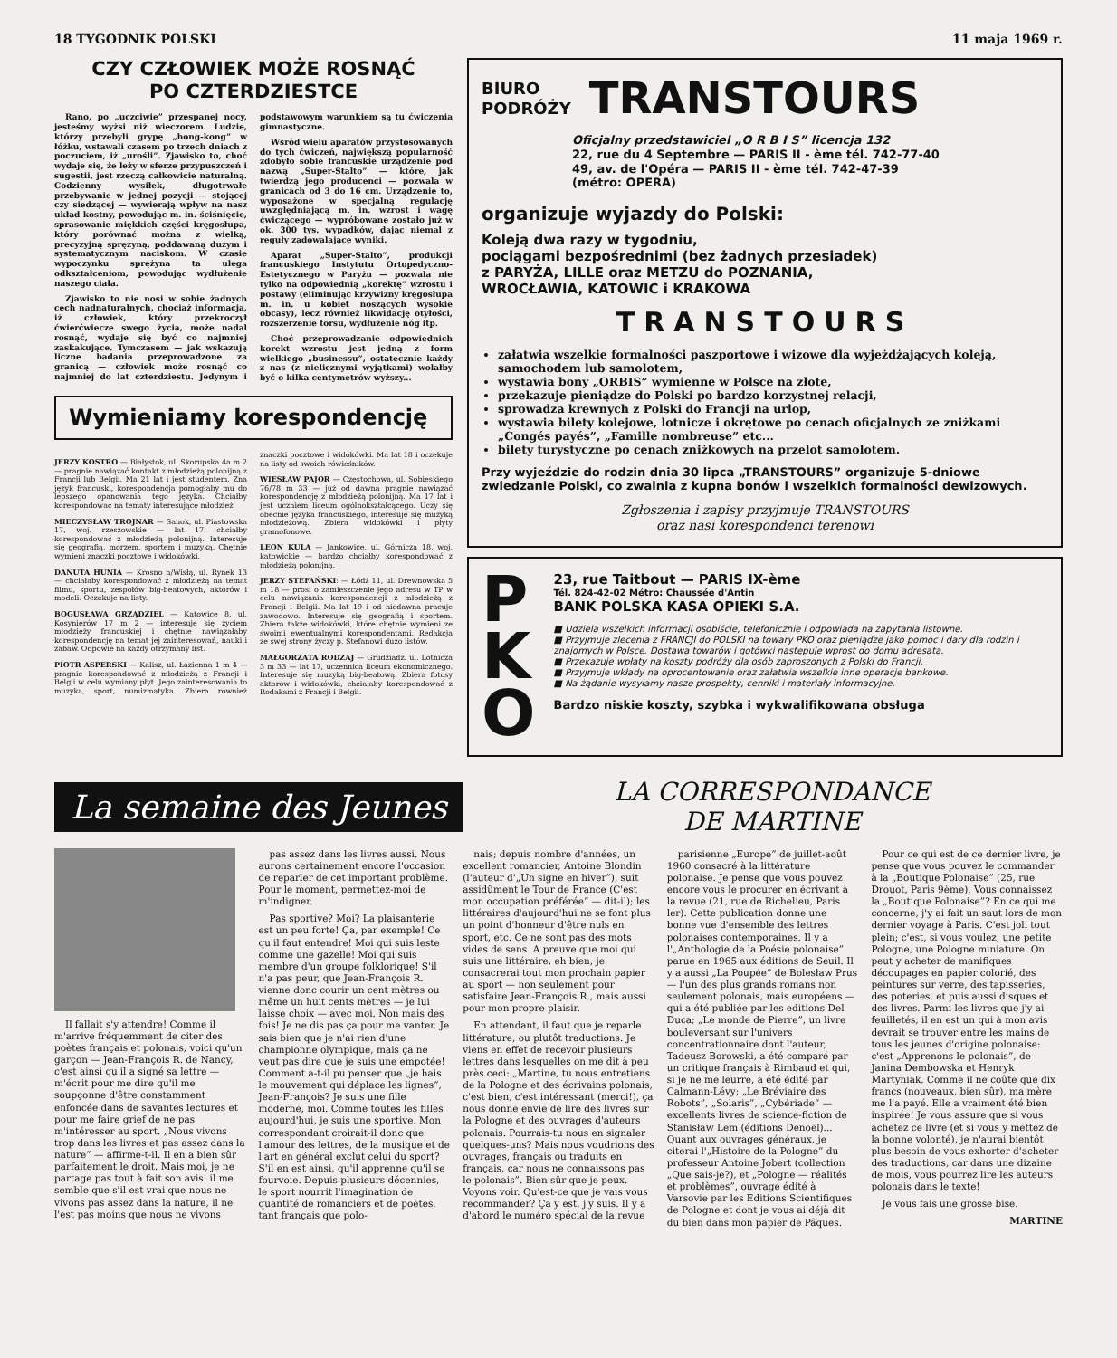18 TYGODNIK POLSKI 11 maja 1969 r.
CZY CZŁOWIEK MOŻE ROSNĄĆ
PO CZTERDZIESTCE
Rano, po „uczciwie” przespanej nocy, jesteśmy wyżsi niż wieczorem. Ludzie, którzy przebyli grypę „hong-kong” w łóżku, wstawali czasem po trzech dniach z poczuciem, iż „urośli”. Zjawisko to, choć wydaje się, że leży w sferze przypuszczeń i sugestii, jest rzeczą całkowicie naturalną. Codzienny wysiłek, długotrwałe przebywanie w jednej pozycji — stojącej czy siedzącej — wywierają wpływ na nasz układ kostny, powodując m. in. ściśnięcie, sprasowanie miękkich części kręgosłupa, który porównać można z wielką, precyzyjną sprężyną, poddawaną dużym i systematycznym naciskom. W czasie wypoczynku sprężyna ta ulega odkształceniom, powodując wydłużenie naszego ciała.
Zjawisko to nie nosi w sobie żadnych cech nadnaturalnych, chociaż informacja, iż człowiek, który przekroczył ćwierćwiecze swego życia, może nadal rosnąć, wydaje się być co najmniej zaskakujące. Tymczasem — jak wskazują liczne badania przeprowadzone za granicą — człowiek może rosnąć co najmniej do lat czterdziestu. Jedynym i podstawowym warunkiem są tu ćwiczenia gimnastyczne.
Wśród wielu aparatów przystosowanych do tych ćwiczeń, największą popularność zdobyło sobie francuskie urządzenie pod nazwą „Super-Stalto” — które, jak twierdzą jego producenci — pozwala w granicach od 3 do 16 cm. Urządzenie to, wyposażone w specjalną regulację uwzględniającą m. in. wzrost i wagę ćwiczącego — wypróbowane zostało już w ok. 300 tys. wypadków, dając niemal z reguły zadowalające wyniki.
Aparat „Super-Stalto”, produkcji francuskiego Instytutu Ortopedyczno-Estetycznego w Paryżu — pozwala nie tylko na odpowiednią „korektę” wzrostu i postawy (eliminując krzywizny kręgosłupa m. in. u kobiet noszących wysokie obcasy), lecz również likwidację otyłości, rozszerzenie torsu, wydłużenie nóg itp.
Choć przeprowadzanie odpowiednich korekt wzrostu jest jedną z form wielkiego „businessu”, ostatecznie każdy z nas (z nielicznymi wyjątkami) wolałby być o kilka centymetrów wyższy...
Wymieniamy korespondencję
JERZY KOSTRO — Białystok, ul. Skorupska 4a m 2 — pragnie nawiązać kontakt z młodzieżą polonijną z Francji lub Belgii. Ma 21 lat i jest studentem. Zna język francuski, korespondencja pomogłaby mu do lepszego opanowania tego języka. Chciałby korespondować na tematy interesujące młodzież.
MIECZYSŁAW TROJNAR — Sanok, ul. Piastowska 17, woj. rzeszowskie — lat 17, chciałby korespondować z młodzieżą polonijną. Interesuje się geografią, morzem, sportem i muzyką. Chętnie wymieni znaczki pocztowe i widokówki.
DANUTA HUNIA — Krosno n/Wisłą, ul. Rynek 13 — chciałaby korespondować z młodzieżą na temat filmu, sportu, zespołów big-beatowych, aktorów i modeli. Oczekuje na listy.
BOGUSŁAWA GRZĄDZIEL — Katowice 8, ul. Kosynierów 17 m 2 — interesuje się życiem młodzieży francuskiej i chętnie nawiązałaby korespondencję na temat jej zainteresowań, nauki i zabaw. Odpowie na każdy otrzymany list.
PIOTR ASPERSKI — Kalisz, ul. Łazienna 1 m 4 — pragnie korespondować z młodzieżą z Francji i Belgii w celu wymiany płyt. Jego zainteresowania to muzyka, sport, numizmatyka. Zbiera również znaczki pocztowe i widokówki. Ma lat 18 i oczekuje na listy od swoich rówieśników.
WIESŁAW PAJOR — Częstochowa, ul. Sobieskiego 76/78 m 33 — już od dawna pragnie nawiązać korespondencję z młodzieżą polonijną. Ma 17 lat i jest uczniem liceum ogólnokształcącego. Uczy się obecnie języka francuskiego, interesuje się muzyką młodzieżową. Zbiera widokówki i płyty gramofonowe.
LEON KULA — Jankowice, ul. Górnicza 18, woj. katowickie — bardzo chciałby korespondować z młodzieżą polonijną.
JERZY STEFAŃSKI: — Łódź 11, ul. Drewnowska 5 m 18 — prosi o zamieszczenie jego adresu w TP w celu nawiązania korespondencji z młodzieżą z Francji i Belgii. Ma lat 19 i od niedawna pracuje zawodowo. Interesuje się geografią i sportem. Zbiera także widokówki, które chętnie wymieni ze swoimi ewentualnymi korespondentami. Redakcja ze swej strony życzy p. Stefanowi dużo listów.
MAŁGORZATA RODZAJ — Grudziadz. ul. Lotnicza 3 m 33 — lat 17, uczennica liceum ekonomicznego. Interesuje się muzyką big-beatową. Zbiera fotosy aktorów i widokówki, chciałaby korespondować z Rodakami z Francji i Belgii.
BIURO
PODRÓŻY TRANSTOURS
Oficjalny przedstawiciel „O R B I S” licencja 132
22, rue du 4 Septembre — PARIS II - ème tél. 742-77-40
49, av. de l'Opéra — PARIS II - ème tél. 742-47-39
(métro: OPERA)
organizuje wyjazdy do Polski:
Koleją dwa razy w tygodniu,
pociągami bezpośrednimi (bez żadnych przesiadek)
z PARYŻA, LILLE oraz METZU do POZNANIA,
WROCŁAWIA, KATOWIC i KRAKOWA
TRANSTOURS
załatwia wszelkie formalności paszportowe i wizowe dla wyjeżdżających koleją, samochodem lub samolotem,
wystawia bony „ORBIS” wymienne w Polsce na złote,
przekazuje pieniądze do Polski po bardzo korzystnej relacji,
sprowadza krewnych z Polski do Francji na urlop,
wystawia bilety kolejowe, lotnicze i okrętowe po cenach oficjalnych ze zniżkami „Congés payés”, „Famille nombreuse” etc...
bilety turystyczne po cenach zniżkowych na przelot samolotem.
Przy wyjeździe do rodzin dnia 30 lipca „TRANSTOURS” organizuje 5-dniowe zwiedzanie Polski, co zwalnia z kupna bonów i wszelkich formalności dewizowych.
Zgłoszenia i zapisy przyjmuje TRANSTOURS
oraz nasi korespondenci terenowi
P
K
O
23, rue Taitbout — PARIS IX-ème
Tél. 824-42-02 Métro: Chaussée d'Antin
BANK POLSKA KASA OPIEKI S.A.
■ Udziela wszelkich informacji osobiście, telefonicznie i odpowiada na zapytania listowne.
■ Przyjmuje zlecenia z FRANCJI do POLSKI na towary PKO oraz pieniądze jako pomoc i dary dla rodzin i znajomych w Polsce. Dostawa towarów i gotówki następuje wprost do domu adresata.
■ Przekazuje wpłaty na koszty podróży dla osób zaproszonych z Polski do Francji.
■ Przyjmuje wkłady na oprocentowanie oraz załatwia wszelkie inne operacje bankowe.
■ Na żądanie wysyłamy nasze prospekty, cenniki i materiały informacyjne.
Bardzo niskie koszty, szybka i wykwalifikowana obsługa
La semaine des Jeunes
LA CORRESPONDANCE
DE MARTINE
Il fallait s'y attendre! Comme il m'arrive fréquemment de citer des poètes français et polonais, voici qu'un garçon — Jean-François R. de Nancy, c'est ainsi qu'il a signé sa lettre — m'écrit pour me dire qu'il me soupçonne d'être constamment enfoncée dans de savantes lectures et pour me faire grief de ne pas m'intéresser au sport. „Nous vivons trop dans les livres et pas assez dans la nature” — affirme-t-il. Il en a bien sûr parfaitement le droit. Mais moi, je ne partage pas tout à fait son avis: il me semble que s'il est vrai que nous ne vivons pas assez dans la nature, il ne l'est pas moins que nous ne vivons
pas assez dans les livres aussi. Nous aurons certainement encore l'occasion de reparler de cet important problème. Pour le moment, permettez-moi de m'indigner.
Pas sportive? Moi? La plaisanterie est un peu forte! Ça, par exemple! Ce qu'il faut entendre! Moi qui suis leste comme une gazelle! Moi qui suis membre d'un groupe folklorique! S'il n'a pas peur, que Jean-François R. vienne donc courir un cent mètres ou même un huit cents mètres — je lui laisse choix — avec moi. Non mais des fois! Je ne dis pas ça pour me vanter. Je sais bien que je n'ai rien d'une championne olympique, mais ça ne veut pas dire que je suis une empotée! Comment a-t-il pu penser que „je hais le mouvement qui déplace les lignes”, Jean-François? Je suis une fille moderne, moi. Comme toutes les filles aujourd'hui, je suis une sportive. Mon correspondant croirait-il donc que l'amour des lettres, de la musique et de l'art en général exclut celui du sport? S'il en est ainsi, qu'il apprenne qu'il se fourvoie. Depuis plusieurs décennies, le sport nourrit l'imagination de quantité de romanciers et de poètes, tant français que polo-
nais; depuis nombre d'années, un excellent romancier, Antoine Blondin (l'auteur d'„Un signe en hiver”), suit assidûment le Tour de France (C'est mon occupation préférée” — dit-il); les littéraires d'aujourd'hui ne se font plus un point d'honneur d'être nuls en sport, etc. Ce ne sont pas des mots vides de sens. A preuve que moi qui suis une littéraire, eh bien, je consacrerai tout mon prochain papier au sport — non seulement pour satisfaire Jean-François R., mais aussi pour mon propre plaisir.
En attendant, il faut que je reparle littérature, ou plutôt traductions. Je viens en effet de recevoir plusieurs lettres dans lesquelles on me dit à peu près ceci: „Martine, tu nous entretiens de la Pologne et des écrivains polonais, c'est bien, c'est intéressant (merci!), ça nous donne envie de lire des livres sur la Pologne et des ouvrages d'auteurs polonais. Pourrais-tu nous en signaler quelques-uns? Mais nous voudrions des ouvrages, français ou traduits en français, car nous ne connaissons pas le polonais”. Bien sûr que je peux. Voyons voir. Qu'est-ce que je vais vous recommander? Ça y est, j'y suis. Il y a d'abord le numéro spécial de la revue
parisienne „Europe” de juillet-août 1960 consacré à la littérature polonaise. Je pense que vous pouvez encore vous le procurer en écrivant à la revue (21, rue de Richelieu, Paris ler). Cette publication donne une bonne vue d'ensemble des lettres polonaises contemporaines. Il y a l'„Anthologie de la Poésie polonaise” parue en 1965 aux éditions de Seuil. Il y a aussi „La Poupée” de Bolesław Prus — l'un des plus grands romans non seulement polonais, mais européens — qui a été publiée par les editions Del Duca; „Le monde de Pierre”, un livre bouleversant sur l'univers concentrationnaire dont l'auteur, Tadeusz Borowski, a été comparé par un critique français à Rimbaud et qui, si je ne me leurre, a été édité par Calmann-Lévy; „Le Bréviaire des Robots”, „Solaris”, „Cybériade” — excellents livres de science-fiction de Stanisław Lem (éditions Denoël)... Quant aux ouvrages généraux, je citerai l'„Histoire de la Pologne” du professeur Antoine Jobert (collection „Que sais-je?), et „Pologne — réalités et problèmes”, ouvrage édité à Varsovie par les Editions Scientifiques de Pologne et dont je vous ai déjà dit du bien dans mon papier de Pâques.
Pour ce qui est de ce dernier livre, je pense que vous pouvez le commander à la „Boutique Polonaise” (25, rue Drouot, Paris 9ème). Vous connaissez la „Boutique Polonaise”? En ce qui me concerne, j'y ai fait un saut lors de mon dernier voyage à Paris. C'est joli tout plein; c'est, si vous voulez, une petite Pologne, une Pologne miniature. On peut y acheter de manifiques découpages en papier colorié, des peintures sur verre, des tapisseries, des poteries, et puis aussi disques et des livres. Parmi les livres que j'y ai feuilletés, il en est un qui à mon avis devrait se trouver entre les mains de tous les jeunes d'origine polonaise: c'est „Apprenons le polonais”, de Janina Dembowska et Henryk Martyniak. Comme il ne coûte que dix francs (nouveaux, bien sûr), ma mère me l'a payé. Elle a vraiment été bien inspirée! Je vous assure que si vous achetez ce livre (et si vous y mettez de la bonne volonté), je n'aurai bientôt plus besoin de vous exhorter d'acheter des traductions, car dans une dizaine de mois, vous pourrez lire les auteurs polonais dans le texte!
Je vous fais une grosse bise.
MARTINE